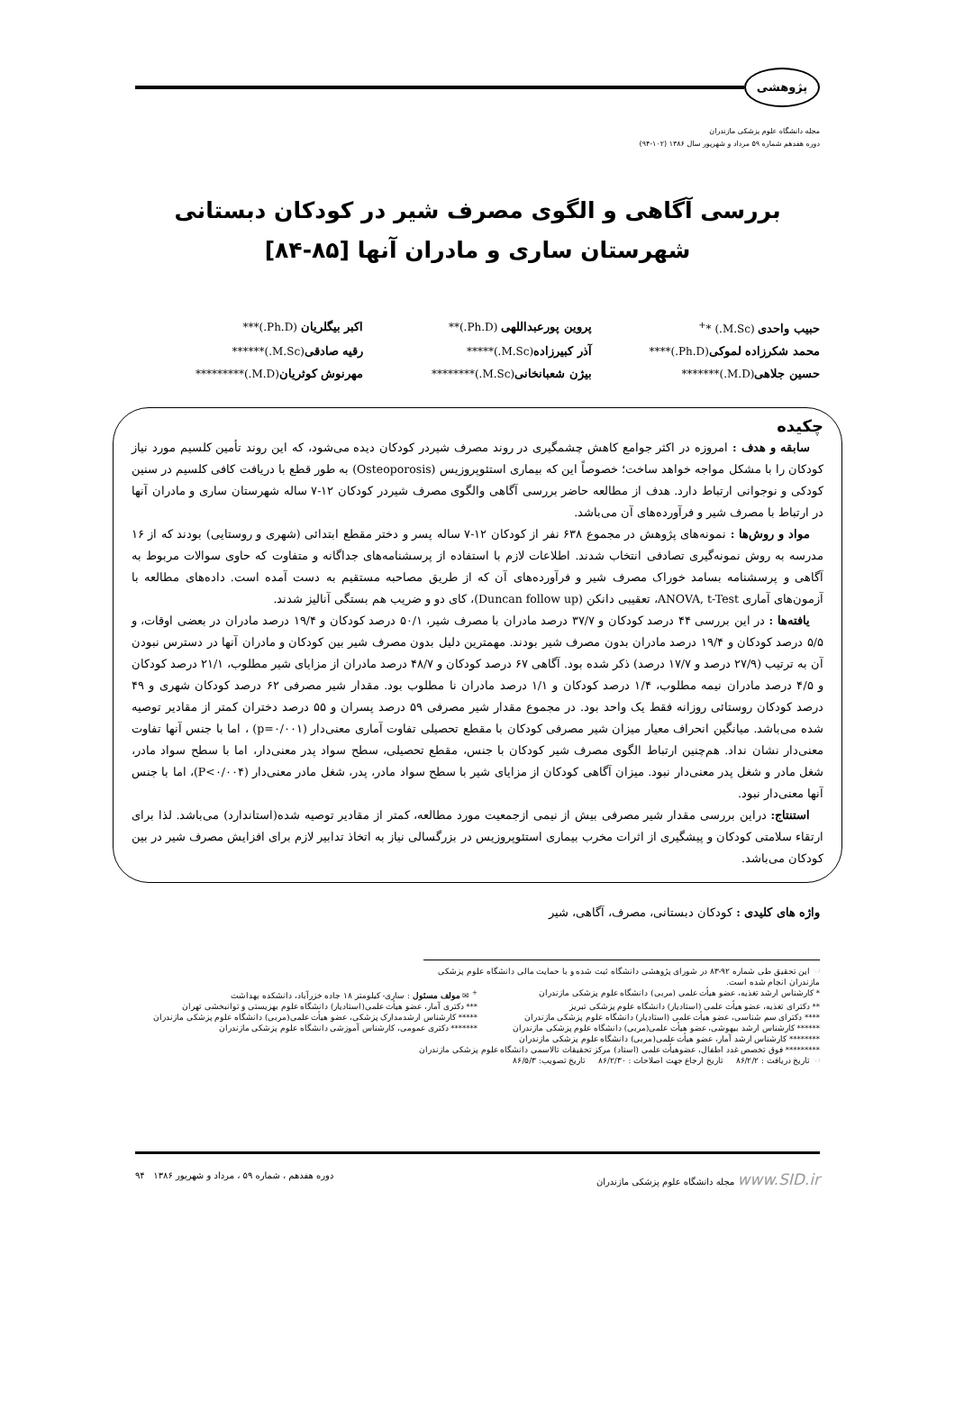پژوهشی
مجله دانشگاه علوم پزشکی مازندران
دوره هفدهم شماره ۵۹ مرداد و شهریور سال ۱۳۸۶ (۱۰۲-۹۴)
بررسی آگاهی و الگوی مصرف شیر در کودکان دبستانی
شهرستان ساری و مادران آنها [۸۵-۸۴]
حبیب واحدی (M.Sc.) *<sup>+</sup>
پروین پورعبداللهی (Ph.D.)**
اکبر بیگلریان (Ph.D.)***
محمد شکرزاده لموکی(Ph.D.)****
آذر کبیرزاده(M.Sc.)*****
رقیه صادقی(M.Sc.)******
حسین جلاهی(M.D.)*******
بیژن شعبانخانی(M.Sc.)********
مهرنوش کوثریان(M.D.)*********
چکیده
سابقه و هدف : امروزه در اکثر جوامع کاهش چشمگیری در روند مصرف شیردر کودکان دیده می‌شود، که این روند تأمین کلسیم مورد نیاز کودکان را با مشکل مواجه خواهد ساخت؛ خصوصاً این که بیماری استئوپروزیس (Osteoporosis) به طور قطع با دریافت کافی کلسیم در سنین کودکی و نوجوانی ارتباط دارد. هدف از مطالعه حاضر بررسی آگاهی والگوی مصرف شیردر کودکان ۱۲-۷ ساله شهرستان ساری و مادران آنها در ارتباط با مصرف شیر و فرآورده‌های آن می‌باشد.
مواد و روش‌ها : نمونه‌های پژوهش در مجموع ۶۳۸ نفر از کودکان ۱۲-۷ ساله پسر و دختر مقطع ابتدائی (شهری و روستایی) بودند که از ۱۶ مدرسه به روش نمونه‌گیری تصادفی انتخاب شدند. اطلاعات لازم با استفاده از پرسشنامه‌های جداگانه و متفاوت که حاوی سوالات مربوط به آگاهی و پرسشنامه بسامد خوراک مصرف شیر و فرآورده‌های آن که از طریق مصاحبه مستقیم به دست آمده است. داده‌های مطالعه با آزمون‌های آماری ANOVA, t-Test، تعقیبی دانکن (Duncan follow up)، کای دو و ضریب هم بستگی آنالیز شدند.
یافته‌ها : در این بررسی ۴۴ درصد کودکان و ۳۷/۷ درصد مادران با مصرف شیر، ۵۰/۱ درصد کودکان و ۱۹/۴ درصد مادران در بعضی اوقات، و ۵/۵ درصد کودکان و ۱۹/۴ درصد مادران بدون مصرف شیر بودند. مهمترین دلیل بدون مصرف شیر بین کودکان و مادران آنها در دسترس نبودن آن به ترتیب (۲۷/۹ درصد و ۱۷/۷ درصد) ذکر شده بود. آگاهی ۶۷ درصد کودکان و ۴۸/۷ درصد مادران از مزایای شیر مطلوب، ۲۱/۱ درصد کودکان و ۴/۵ درصد مادران نیمه مطلوب، ۱/۴ درصد کودکان و ۱/۱ درصد مادران نا مطلوب بود. مقدار شیر مصرفی ۶۲ درصد کودکان شهری و ۴۹ درصد کودکان روستائی روزانه فقط یک واحد بود. در مجموع مقدار شیر مصرفی ۵۹ درصد پسران و ۵۵ درصد دختران کمتر از مقادیر توصیه شده می‌باشد. میانگین انحراف معیار میزان شیر مصرفی کودکان با مقطع تحصیلی تفاوت آماری معنی‌دار (p=۰/۰۰۱) ، اما با جنس آنها تفاوت معنی‌دار نشان نداد. هم‌چنین ارتباط الگوی مصرف شیر کودکان با جنس، مقطع تحصیلی، سطح سواد پدر معنی‌دار، اما با سطح سواد مادر، شغل مادر و شغل پدر معنی‌دار نبود. میزان آگاهی کودکان از مزایای شیر با سطح سواد مادر، پدر، شغل مادر معنی‌دار (P<۰/۰۰۴)، اما با جنس آنها معنی‌دار نبود.
استنتاج: دراین بررسی مقدار شیر مصرفی بیش از نیمی ازجمعیت مورد مطالعه، کمتر از مقادیر توصیه شده(استاندارد) می‌باشد. لذا برای ارتقاء سلامتی کودکان و پیشگیری از اثرات مخرب بیماری استئوپروزیس در بزرگسالی نیاز به اتخاذ تدابیر لازم برای افزایش مصرف شیر در بین کودکان می‌باشد.
واژه های کلیدی : کودکان دبستانی، مصرف، آگاهی، شیر
☜ این تحقیق طی شماره ۹۲-۸۳ در شورای پژوهشی دانشگاه ثبت شده و با حمایت مالی دانشگاه علوم پزشکی مازندران انجام شده است.
* کارشناس ارشد تغذیه، عضو هیأت علمی (مربی) دانشگاه علوم پزشکی مازندران
<sup>+</sup> ✉ مولف مسئول : ساری- کیلومتر ۱۸ جاده خزرآباد، دانشکده بهداشت
** دکترای تغذیه، عضو هیأت علمی (استادیار) دانشگاه علوم پزشکی تبریز
*** دکتری آمار، عضو هیأت علمی(استادیار) دانشگاه علوم بهزیستی و توانبخشی تهران
**** دکترای سم شناسی، عضو هیأت علمی (استادیار) دانشگاه علوم پزشکی مازندران
***** کارشناس ارشدمدارک پزشکی، عضو هیأت علمی(مربی) دانشگاه علوم پزشکی مازندران
****** کارشناس ارشد بیهوشی، عضو هیأت علمی(مربی) دانشگاه علوم پزشکی مازندران
******* دکتری عمومی، کارشناس آموزشی دانشگاه علوم پزشکی مازندران
******** کارشناس ارشد آمار، عضو هیأت علمی(مربی) دانشگاه علوم پزشکی مازندران
********* فوق تخصص غدد اطفال، عضوهیأت علمی (استاد) مرکز تحقیقات تالاسمی دانشگاه علوم پزشکی مازندران
☜ تاریخ دریافت : ۸۶/۲/۲ تاریخ ارجاع جهت اصلاحات : ۸۶/۲/۳۰ تاریخ تصویب: ۸۶/۵/۳
www.SID.ir مجله دانشگاه علوم پزشکی مازندران دوره هفدهم ، شماره ۵۹ ، مرداد و شهریور ۱۳۸۶ ۹۴